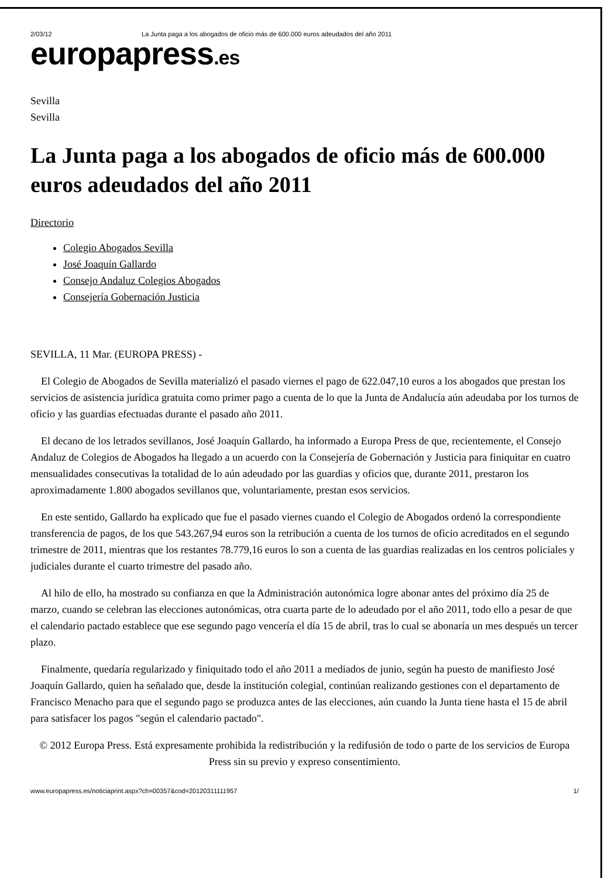2/03/12 La Junta paga a los abogados de oficio más de 600.000 euros adeudados del año 2011
europapress.es
Sevilla
Sevilla
La Junta paga a los abogados de oficio más de 600.000 euros adeudados del año 2011
Directorio
Colegio Abogados Sevilla
José Joaquín Gallardo
Consejo Andaluz Colegios Abogados
Consejería Gobernación Justicia
SEVILLA, 11 Mar. (EUROPA PRESS) -
El Colegio de Abogados de Sevilla materializó el pasado viernes el pago de 622.047,10 euros a los abogados que prestan los servicios de asistencia jurídica gratuita como primer pago a cuenta de lo que la Junta de Andalucía aún adeudaba por los turnos de oficio y las guardias efectuadas durante el pasado año 2011.
El decano de los letrados sevillanos, José Joaquín Gallardo, ha informado a Europa Press de que, recientemente, el Consejo Andaluz de Colegios de Abogados ha llegado a un acuerdo con la Consejería de Gobernación y Justicia para finiquitar en cuatro mensualidades consecutivas la totalidad de lo aún adeudado por las guardias y oficios que, durante 2011, prestaron los aproximadamente 1.800 abogados sevillanos que, voluntariamente, prestan esos servicios.
En este sentido, Gallardo ha explicado que fue el pasado viernes cuando el Colegio de Abogados ordenó la correspondiente transferencia de pagos, de los que 543.267,94 euros son la retribución a cuenta de los turnos de oficio acreditados en el segundo trimestre de 2011, mientras que los restantes 78.779,16 euros lo son a cuenta de las guardias realizadas en los centros policiales y judiciales durante el cuarto trimestre del pasado año.
Al hilo de ello, ha mostrado su confianza en que la Administración autonómica logre abonar antes del próximo día 25 de marzo, cuando se celebran las elecciones autonómicas, otra cuarta parte de lo adeudado por el año 2011, todo ello a pesar de que el calendario pactado establece que ese segundo pago vencería el día 15 de abril, tras lo cual se abonaría un mes después un tercer plazo.
Finalmente, quedaría regularizado y finiquitado todo el año 2011 a mediados de junio, según ha puesto de manifiesto José Joaquín Gallardo, quien ha señalado que, desde la institución colegial, continúan realizando gestiones con el departamento de Francisco Menacho para que el segundo pago se produzca antes de las elecciones, aún cuando la Junta tiene hasta el 15 de abril para satisfacer los pagos "según el calendario pactado".
© 2012 Europa Press. Está expresamente prohibida la redistribución y la redifusión de todo o parte de los servicios de Europa Press sin su previo y expreso consentimiento.
www.europapress.es/noticiaprint.aspx?ch=00357&cod=20120311111957 1/